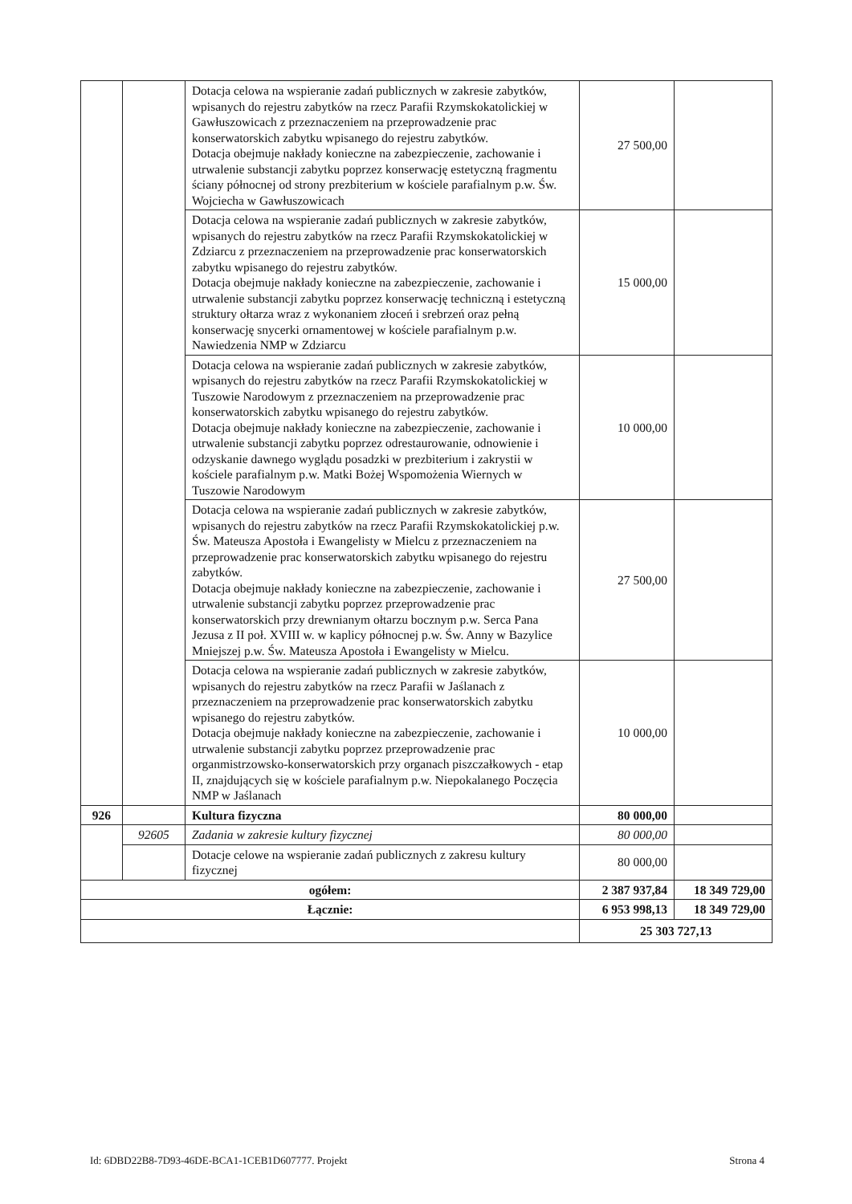| | | Dotacja celowa na wspieranie zadań publicznych w zakresie zabytków, wpisanych do rejestru zabytków na rzecz Parafii Rzymskokatolickiej w Gawłuszowicach z przeznaczeniem na przeprowadzenie prac konserwatorskich zabytku wpisanego do rejestru zabytków. Dotacja obejmuje nakłady konieczne na zabezpieczenie, zachowanie i utrwalenie substancji zabytku poprzez konserwację estetyczną fragmentu ściany północnej od strony prezbiterium w kościele parafialnym p.w. Św. Wojciecha w Gawłuszowicach | 27 500,00 | |
| | | Dotacja celowa na wspieranie zadań publicznych w zakresie zabytków, wpisanych do rejestru zabytków na rzecz Parafii Rzymskokatolickiej w Zdziarcu z przeznaczeniem na przeprowadzenie prac konserwatorskich zabytku wpisanego do rejestru zabytków. Dotacja obejmuje nakłady konieczne na zabezpieczenie, zachowanie i utrwalenie substancji zabytku poprzez konserwację techniczną i estetyczną struktury ołtarza wraz z wykonaniem złoceń i srebrzeń oraz pełną konserwację snycerki ornamentowej w kościele parafialnym p.w. Nawiedzenia NMP w Zdziarcu | 15 000,00 | |
| | | Dotacja celowa na wspieranie zadań publicznych w zakresie zabytków, wpisanych do rejestru zabytków na rzecz Parafii Rzymskokatolickiej w Tuszowie Narodowym z przeznaczeniem na przeprowadzenie prac konserwatorskich zabytku wpisanego do rejestru zabytków. Dotacja obejmuje nakłady konieczne na zabezpieczenie, zachowanie i utrwalenie substancji zabytku poprzez odrestaurowanie, odnowienie i odzyskanie dawnego wyglądu posadzki w prezbiterium i zakrystii w kościele parafialnym p.w. Matki Bożej Wspomożenia Wiernych w Tuszowie Narodowym | 10 000,00 | |
| | | Dotacja celowa na wspieranie zadań publicznych w zakresie zabytków, wpisanych do rejestru zabytków na rzecz Parafii Rzymskokatolickiej p.w. Św. Mateusza Apostoła i Ewangelisty w Mielcu z przeznaczeniem na przeprowadzenie prac konserwatorskich zabytku wpisanego do rejestru zabytków. Dotacja obejmuje nakłady konieczne na zabezpieczenie, zachowanie i utrwalenie substancji zabytku poprzez przeprowadzenie prac konserwatorskich przy drewnianym ołtarzu bocznym p.w. Serca Pana Jezusa z II poł. XVIII w. w kaplicy północnej p.w. Św. Anny w Bazylice Mniejszej p.w. Św. Mateusza Apostoła i Ewangelisty w Mielcu. | 27 500,00 | |
| | | Dotacja celowa na wspieranie zadań publicznych w zakresie zabytków, wpisanych do rejestru zabytków na rzecz Parafii w Jaślanach z przeznaczeniem na przeprowadzenie prac konserwatorskich zabytku wpisanego do rejestru zabytków. Dotacja obejmuje nakłady konieczne na zabezpieczenie, zachowanie i utrwalenie substancji zabytku poprzez przeprowadzenie prac organmistrzowsko-konserwatorskich przy organach piszczałkowych - etap II, znajdujących się w kościele parafialnym p.w. Niepokalanego Poczęcia NMP w Jaślanach | 10 000,00 | |
| 926 | | Kultura fizyczna | 80 000,00 | |
| | 92605 | Zadania w zakresie kultury fizycznej | 80 000,00 | |
| | | Dotacje celowe na wspieranie zadań publicznych z zakresu kultury fizycznej | 80 000,00 | |
| ogółem: | | | 2 387 937,84 | 18 349 729,00 |
| Łącznie: | | | 6 953 998,13 | 18 349 729,00 |
| | | | 25 303 727,13 | |
Id: 6DBD22B8-7D93-46DE-BCA1-1CEB1D607777. Projekt Strona 4